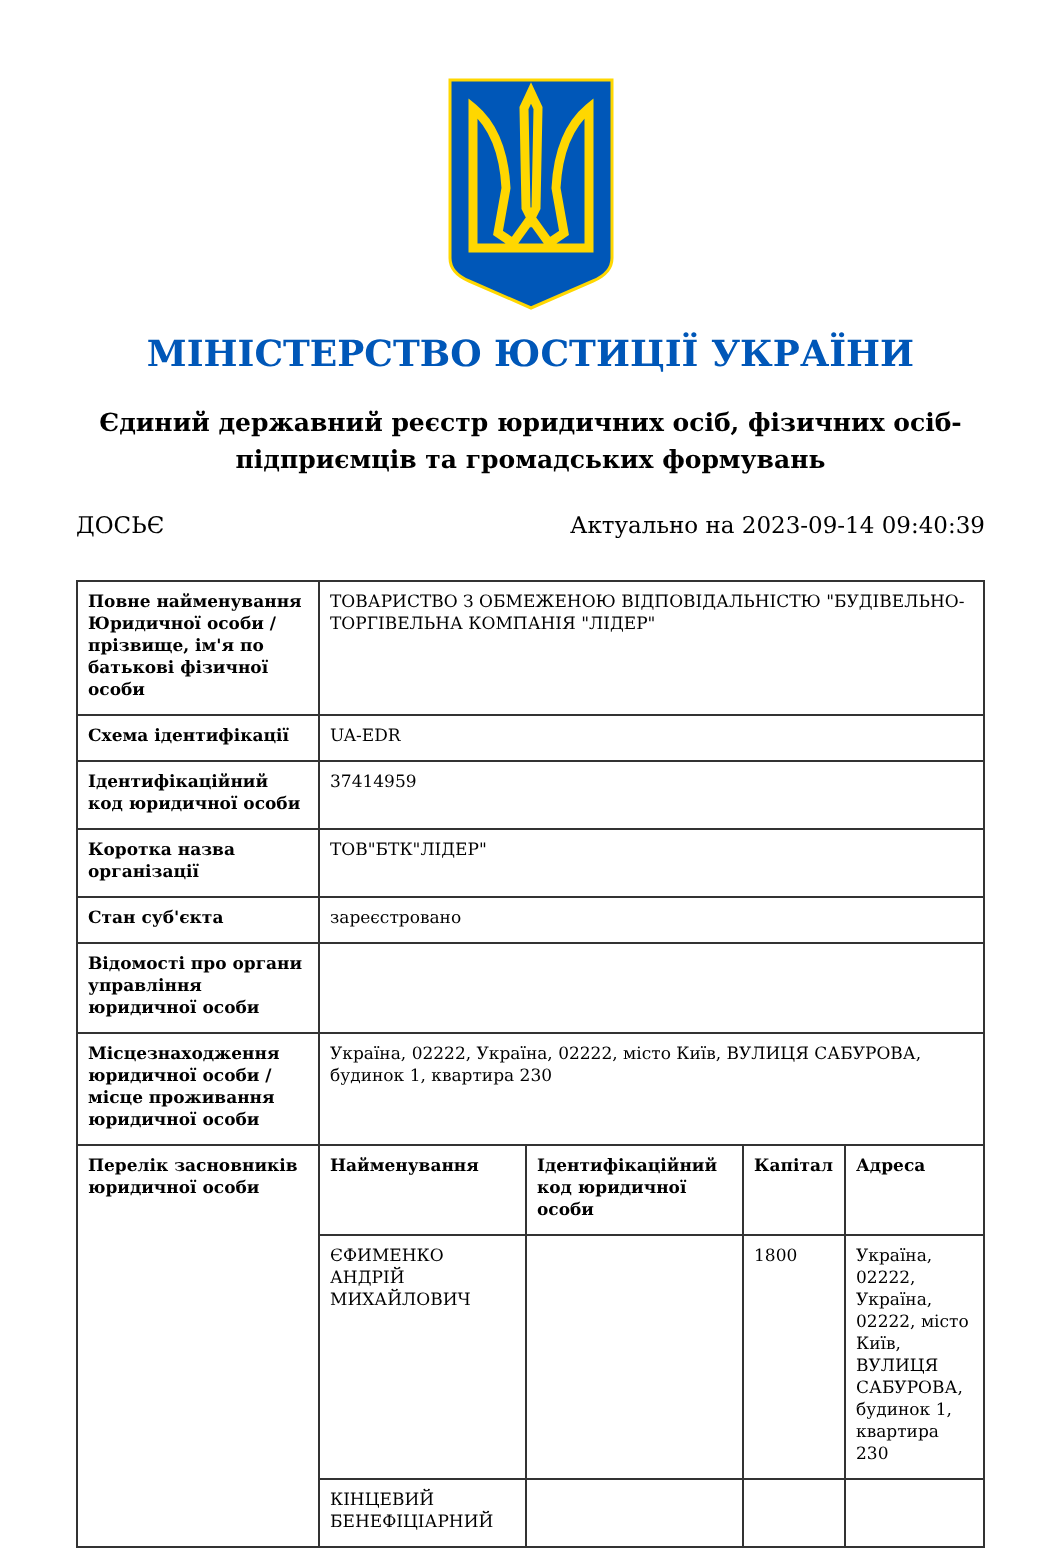МІНІСТЕРСТВО ЮСТИЦІЇ УКРАЇНИ
Єдиний державний реєстр юридичних осіб, фізичних осіб-підприємців та громадських формувань
ДОСЬЄ Актуально на 2023-09-14 09:40:39
| Повне найменування Юридичної особи / прізвище, ім'я по батькові фізичної особи | ТОВАРИСТВО З ОБМЕЖЕНОЮ ВІДПОВІДАЛЬНІСТЮ "БУДІВЕЛЬНО-ТОРГІВЕЛЬНА КОМПАНІЯ "ЛІДЕР" | | | |
| Схема ідентифікації | UA-EDR | | | |
| Ідентифікаційний код юридичної особи | 37414959 | | | |
| Коротка назва організації | ТОВ"БТК"ЛІДЕР" | | | |
| Стан суб'єкта | зареєстровано | | | |
| Відомості про органи управління юридичної особи | | | | |
| Місцезнаходження юридичної особи / місце проживання юридичної особи | Україна, 02222, Україна, 02222, місто Київ, ВУЛИЦЯ САБУРОВА, будинок 1, квартира 230 | | | |
| Перелік засновників юридичної особи | Найменування | Ідентифікаційний код юридичної особи | Капітал | Адреса |
| | ЄФИМЕНКО АНДРІЙ МИХАЙЛОВИЧ | | 1800 | Україна, 02222, Україна, 02222, місто Київ, ВУЛИЦЯ САБУРОВА, будинок 1, квартира 230 |
| | КІНЦЕВИЙ БЕНЕФІЦІАРНИЙ | | | |